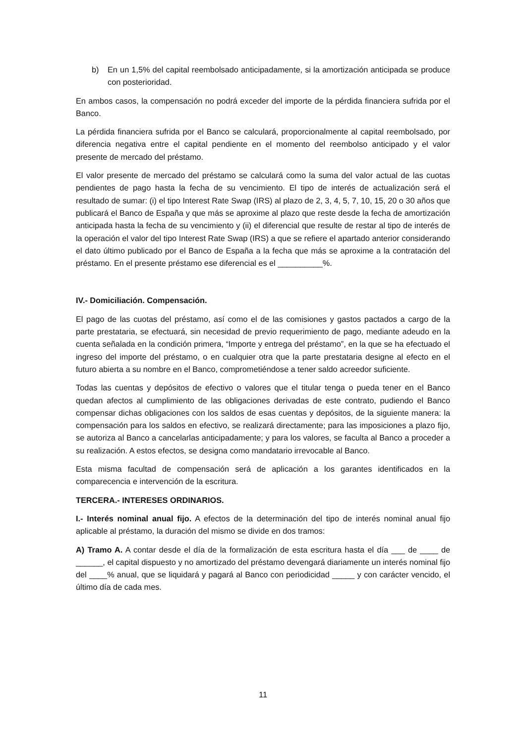b) En un 1,5% del capital reembolsado anticipadamente, si la amortización anticipada se produce con posterioridad.
En ambos casos, la compensación no podrá exceder del importe de la pérdida financiera sufrida por el Banco.
La pérdida financiera sufrida por el Banco se calculará, proporcionalmente al capital reembolsado, por diferencia negativa entre el capital pendiente en el momento del reembolso anticipado y el valor presente de mercado del préstamo.
El valor presente de mercado del préstamo se calculará como la suma del valor actual de las cuotas pendientes de pago hasta la fecha de su vencimiento. El tipo de interés de actualización será el resultado de sumar: (i) el tipo Interest Rate Swap (IRS) al plazo de 2, 3, 4, 5, 7, 10, 15, 20 o 30 años que publicará el Banco de España y que más se aproxime al plazo que reste desde la fecha de amortización anticipada hasta la fecha de su vencimiento y (ii) el diferencial que resulte de restar al tipo de interés de la operación el valor del tipo Interest Rate Swap (IRS) a que se refiere el apartado anterior considerando el dato último publicado por el Banco de España a la fecha que más se aproxime a la contratación del préstamo. En el presente préstamo ese diferencial es el __________%.
IV.- Domiciliación. Compensación.
El pago de las cuotas del préstamo, así como el de las comisiones y gastos pactados a cargo de la parte prestataria, se efectuará, sin necesidad de previo requerimiento de pago, mediante adeudo en la cuenta señalada en la condición primera, “Importe y entrega del préstamo”, en la que se ha efectuado el ingreso del importe del préstamo, o en cualquier otra que la parte prestataria designe al efecto en el futuro abierta a su nombre en el Banco, comprometiéndose a tener saldo acreedor suficiente.
Todas las cuentas y depósitos de efectivo o valores que el titular tenga o pueda tener en el Banco quedan afectos al cumplimiento de las obligaciones derivadas de este contrato, pudiendo el Banco compensar dichas obligaciones con los saldos de esas cuentas y depósitos, de la siguiente manera: la compensación para los saldos en efectivo, se realizará directamente; para las imposiciones a plazo fijo, se autoriza al Banco a cancelarlas anticipadamente; y para los valores, se faculta al Banco a proceder a su realización. A estos efectos, se designa como mandatario irrevocable al Banco.
Esta misma facultad de compensación será de aplicación a los garantes identificados en la comparecencia e intervención de la escritura.
TERCERA.- INTERESES ORDINARIOS.
I.- Interés nominal anual fijo. A efectos de la determinación del tipo de interés nominal anual fijo aplicable al préstamo, la duración del mismo se divide en dos tramos:
A) Tramo A. A contar desde el día de la formalización de esta escritura hasta el día ___ de ____ de ______, el capital dispuesto y no amortizado del préstamo devengará diariamente un interés nominal fijo del ____% anual, que se liquidará y pagará al Banco con periodicidad _____ y con carácter vencido, el último día de cada mes.
11